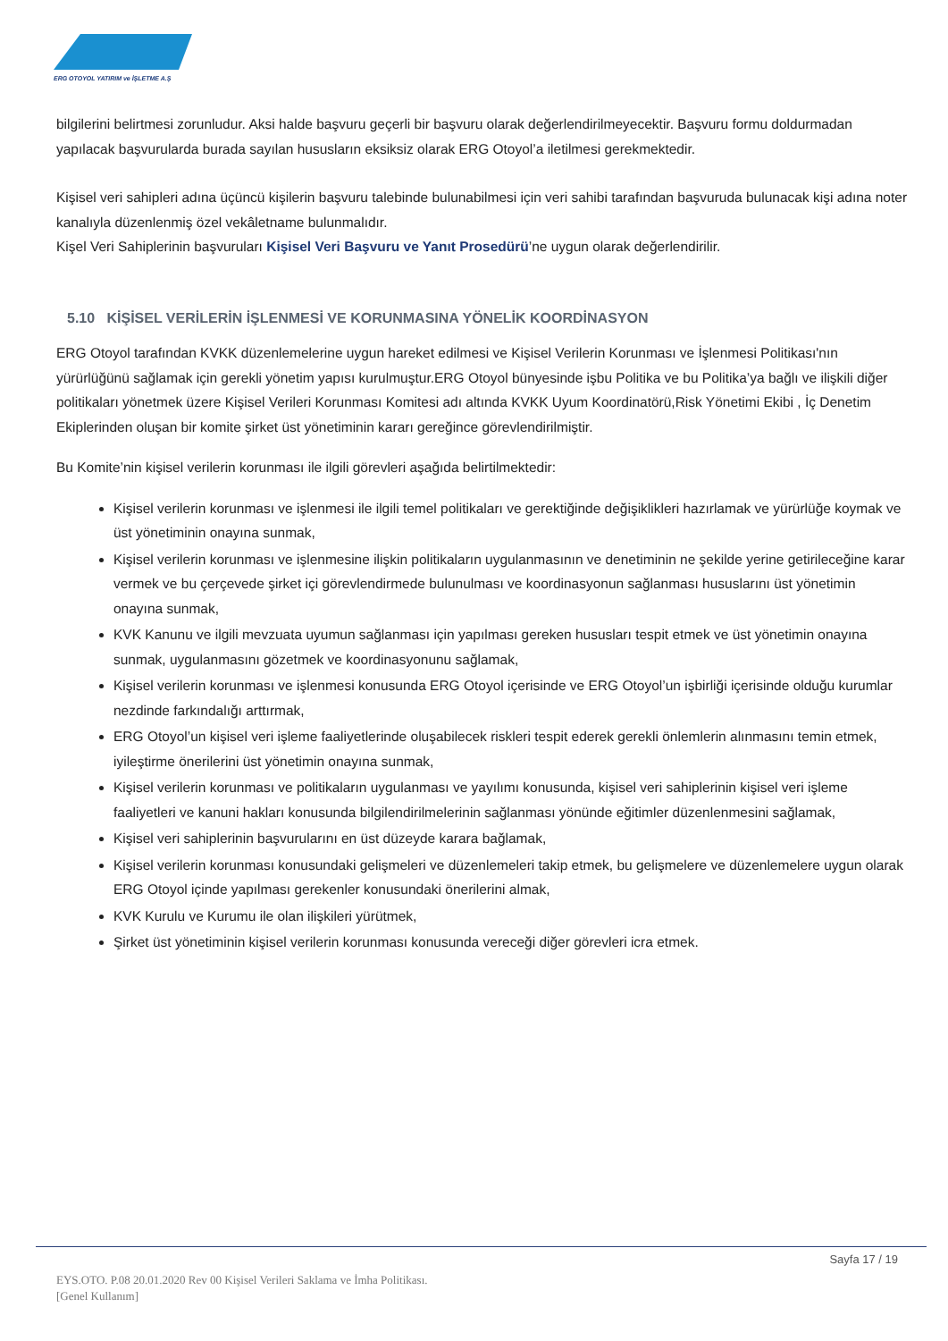ERG OTOYOL YATIRIM ve İŞLETME A.Ş
bilgilerini belirtmesi zorunludur. Aksi halde başvuru geçerli bir başvuru olarak değerlendirilmeyecektir. Başvuru formu doldurmadan yapılacak başvurularda burada sayılan hususların eksiksiz olarak ERG Otoyol’a iletilmesi gerekmektedir.
Kişisel veri sahipleri adına üçüncü kişilerin başvuru talebinde bulunabilmesi için veri sahibi tarafından başvuruda bulunacak kişi adına noter kanalıyla düzenlenmiş özel vekâletname bulunmalıdır.
Kişel Veri Sahiplerinin başvuruları Kişisel Veri Başvuru ve Yanıt Prosedürü’ne uygun olarak değerlendirilir.
5.10 KİŞİSEL VERİLERİN İŞLENMESİ VE KORUNMASINA YÖNELİK KOORDİNASYON
ERG Otoyol tarafından KVKK düzenlemelerine uygun hareket edilmesi ve Kişisel Verilerin Korunması ve İşlenmesi Politikası'nın yürürlüğünü sağlamak için gerekli yönetim yapısı kurulmuştur.ERG Otoyol bünyesinde işbu Politika ve bu Politika’ya bağlı ve ilişkili diğer politikaları yönetmek üzere Kişisel Verileri Korunması Komitesi adı altında KVKK Uyum Koordinatörü,Risk Yönetimi Ekibi , İç Denetim Ekiplerinden oluşan bir komite şirket üst yönetiminin kararı gereğince görevlendirilmiştir.
Bu Komite’nin kişisel verilerin korunması ile ilgili görevleri aşağıda belirtilmektedir:
Kişisel verilerin korunması ve işlenmesi ile ilgili temel politikaları ve gerektiğinde değişiklikleri hazırlamak ve yürürlüğe koymak ve üst yönetiminin onayına sunmak,
Kişisel verilerin korunması ve işlenmesine ilişkin politikaların uygulanmasının ve denetiminin ne şekilde yerine getirileceğine karar vermek ve bu çerçevede şirket içi görevlendirmede bulunulması ve koordinasyonun sağlanması hususlarını üst yönetimin onayına sunmak,
KVK Kanunu ve ilgili mevzuata uyumun sağlanması için yapılması gereken hususları tespit etmek ve üst yönetimin onayına sunmak, uygulanmasını gözetmek ve koordinasyonunu sağlamak,
Kişisel verilerin korunması ve işlenmesi konusunda ERG Otoyol içerisinde ve ERG Otoyol’un işbirliği içerisinde olduğu kurumlar nezdinde farkındalığı arttırmak,
ERG Otoyol’un kişisel veri işleme faaliyetlerinde oluşabilecek riskleri tespit ederek gerekli önlemlerin alınmasını temin etmek, iyileştirme önerilerini üst yönetimin onayına sunmak,
Kişisel verilerin korunması ve politikaların uygulanması ve yayılımı konusunda, kişisel veri sahiplerinin kişisel veri işleme faaliyetleri ve kanuni hakları konusunda bilgilendirilmelerinin sağlanması yönünde eğitimler düzenlenmesini sağlamak,
Kişisel veri sahiplerinin başvurularını en üst düzeyde karara bağlamak,
Kişisel verilerin korunması konusundaki gelişmeleri ve düzenlemeleri takip etmek, bu gelişmelere ve düzenlemelere uygun olarak ERG Otoyol içinde yapılması gerekenler konusundaki önerilerini almak,
KVK Kurulu ve Kurumu ile olan ilişkileri yürütmek,
Şirket üst yönetiminin kişisel verilerin korunması konusunda vereceği diğer görevleri icra etmek.
Sayfa 17 / 19
EYS.OTO. P.08 20.01.2020 Rev 00 Kişisel Verileri Saklama ve İmha Politikası.
[Genel Kullanım]